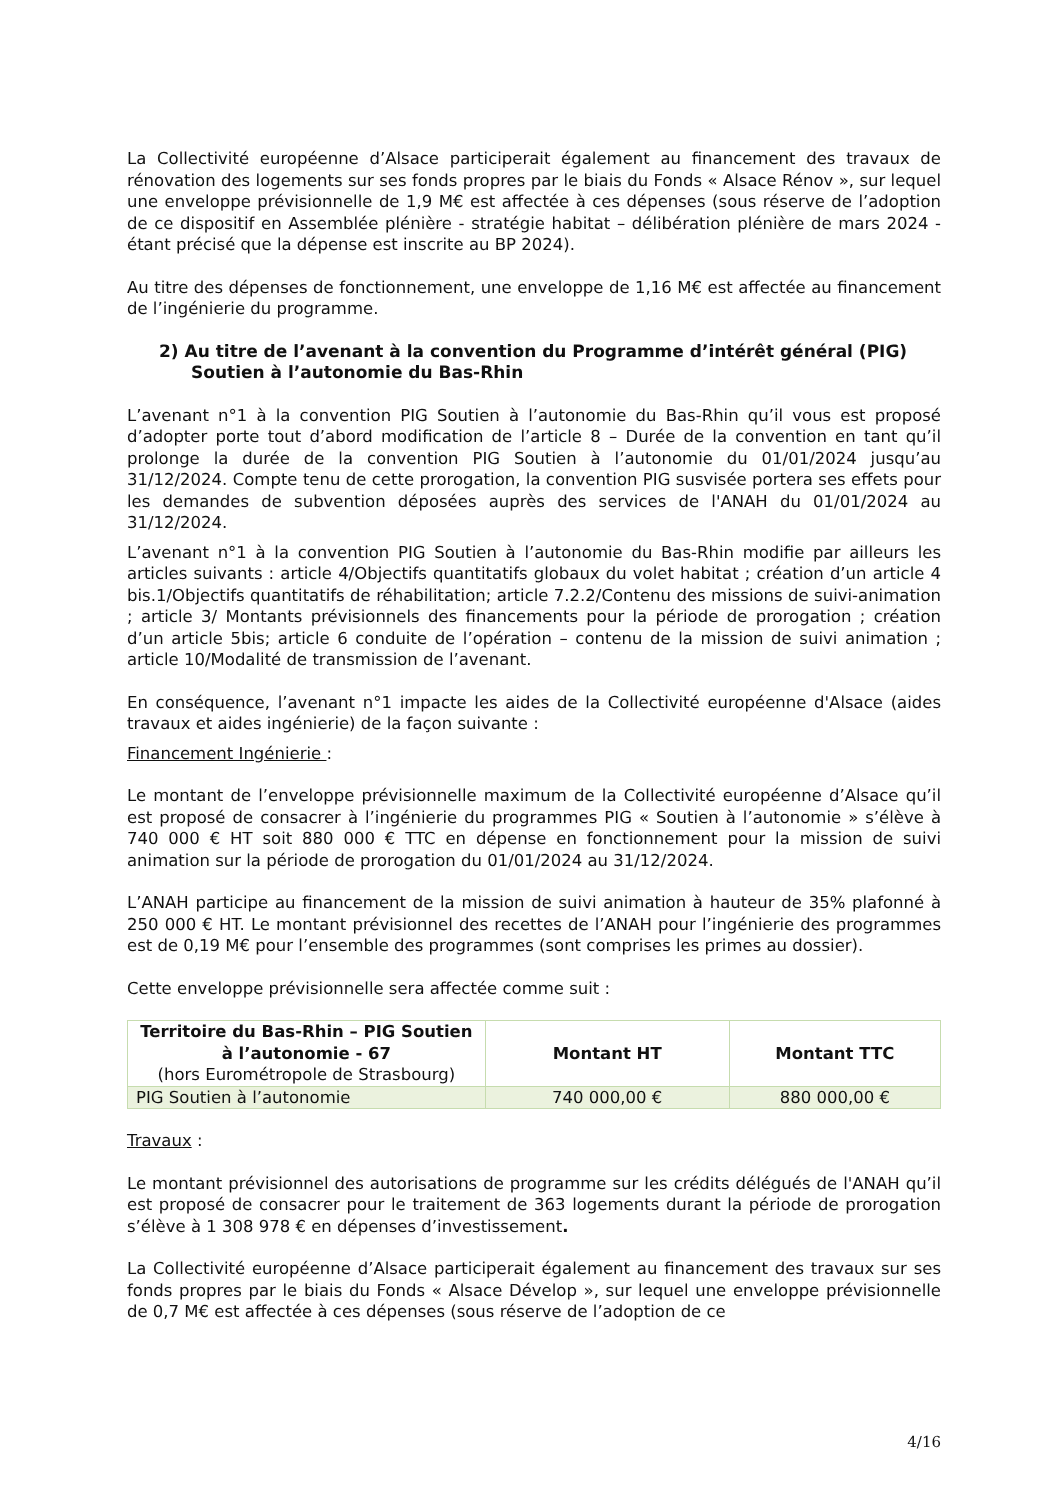La Collectivité européenne d’Alsace participerait également au financement des travaux de rénovation des logements sur ses fonds propres par le biais du Fonds « Alsace Rénov », sur lequel une enveloppe prévisionnelle de 1,9 M€ est affectée à ces dépenses (sous réserve de l’adoption de ce dispositif en Assemblée plénière - stratégie habitat – délibération plénière de mars 2024 - étant précisé que la dépense est inscrite au BP 2024).
Au titre des dépenses de fonctionnement, une enveloppe de 1,16 M€ est affectée au financement de l’ingénierie du programme.
2) Au titre de l’avenant à la convention du Programme d’intérêt général (PIG) Soutien à l’autonomie du Bas-Rhin
L’avenant n°1 à la convention PIG Soutien à l’autonomie du Bas-Rhin qu’il vous est proposé d’adopter porte tout d’abord modification de l’article 8 – Durée de la convention en tant qu’il prolonge la durée de la convention PIG Soutien à l’autonomie du 01/01/2024 jusqu’au 31/12/2024. Compte tenu de cette prorogation, la convention PIG susvisée portera ses effets pour les demandes de subvention déposées auprès des services de l'ANAH du 01/01/2024 au 31/12/2024.
L’avenant n°1 à la convention PIG Soutien à l’autonomie du Bas-Rhin modifie par ailleurs les articles suivants : article 4/Objectifs quantitatifs globaux du volet habitat ; création d’un article 4 bis.1/Objectifs quantitatifs de réhabilitation; article 7.2.2/Contenu des missions de suivi-animation ; article 3/ Montants prévisionnels des financements pour la période de prorogation ; création d’un article 5bis; article 6 conduite de l’opération – contenu de la mission de suivi animation ; article 10/Modalité de transmission de l’avenant.
En conséquence, l’avenant n°1 impacte les aides de la Collectivité européenne d'Alsace (aides travaux et aides ingénierie) de la façon suivante :
Financement Ingénierie :
Le montant de l’enveloppe prévisionnelle maximum de la Collectivité européenne d’Alsace qu’il est proposé de consacrer à l’ingénierie du programmes PIG « Soutien à l’autonomie » s’élève à 740 000 € HT soit 880 000 € TTC en dépense en fonctionnement pour la mission de suivi animation sur la période de prorogation du 01/01/2024 au 31/12/2024.
L’ANAH participe au financement de la mission de suivi animation à hauteur de 35% plafonné à 250 000 € HT. Le montant prévisionnel des recettes de l’ANAH pour l’ingénierie des programmes est de 0,19 M€ pour l’ensemble des programmes (sont comprises les primes au dossier).
Cette enveloppe prévisionnelle sera affectée comme suit :
| Territoire du Bas-Rhin – PIG Soutien à l’autonomie - 67 (hors Eurométropole de Strasbourg) | Montant HT | Montant TTC |
| --- | --- | --- |
| PIG Soutien à l’autonomie | 740 000,00 € | 880 000,00 € |
Travaux :
Le montant prévisionnel des autorisations de programme sur les crédits délégués de l'ANAH qu’il est proposé de consacrer pour le traitement de 363 logements durant la période de prorogation s’élève à 1 308 978 € en dépenses d’investissement.
La Collectivité européenne d’Alsace participerait également au financement des travaux sur ses fonds propres par le biais du Fonds « Alsace Dévelop », sur lequel une enveloppe prévisionnelle de 0,7 M€ est affectée à ces dépenses (sous réserve de l’adoption de ce
4/16